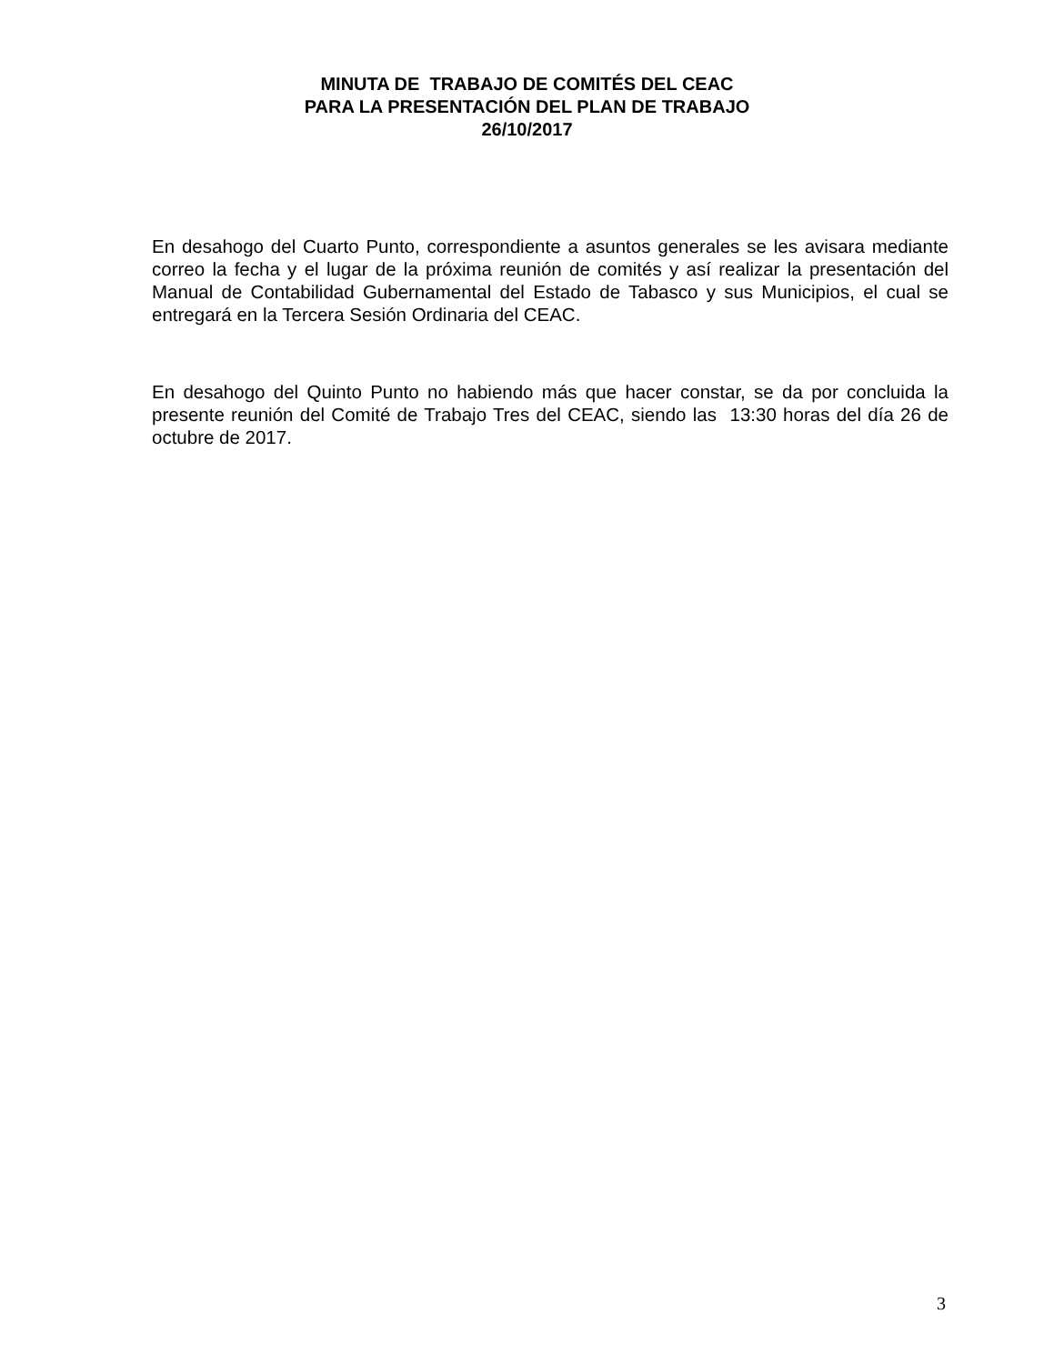MINUTA DE TRABAJO DE COMITÉS DEL CEAC
PARA LA PRESENTACIÓN DEL PLAN DE TRABAJO
26/10/2017
En desahogo del Cuarto Punto, correspondiente a asuntos generales se les avisara mediante correo la fecha y el lugar de la próxima reunión de comités y así realizar la presentación del Manual de Contabilidad Gubernamental del Estado de Tabasco y sus Municipios, el cual se entregará en la Tercera Sesión Ordinaria del CEAC.
En desahogo del Quinto Punto no habiendo más que hacer constar, se da por concluida la presente reunión del Comité de Trabajo Tres del CEAC, siendo las 13:30 horas del día 26 de octubre de 2017.
3